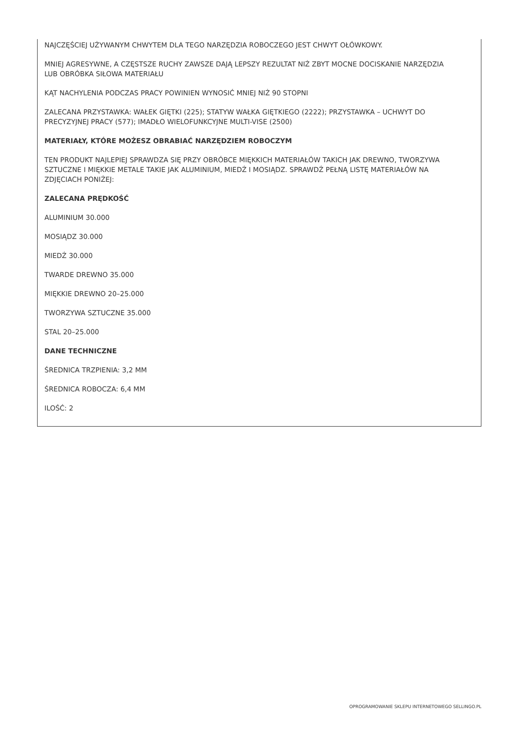NAJCZĘŚCIEJ UŻYWANYM CHWYTEM DLA TEGO NARZĘDZIA ROBOCZEGO JEST CHWYT OŁÓWKOWY.
MNIEJ AGRESYWNE, A CZĘSTSZE RUCHY ZAWSZE DAJĄ LEPSZY REZULTAT NIŻ ZBYT MOCNE DOCISKANIE NARZĘDZIA LUB OBRÓBKA SIŁOWA MATERIAŁU
KĄT NACHYLENIA PODCZAS PRACY POWINIEN WYNOSIĆ MNIEJ NIŻ 90 STOPNI
ZALECANA PRZYSTAWKA: WAŁEK GIĘTKI (225); STATYW WAŁKA GIĘTKIEGO (2222); PRZYSTAWKA – UCHWYT DO PRECYZYJNEJ PRACY (577); IMADŁO WIELOFUNKCYJNE MULTI-VISE (2500)
MATERIAŁY, KTÓRE MOŻESZ OBRABIAĆ NARZĘDZIEM ROBOCZYM
TEN PRODUKT NAJLEPIEJ SPRAWDZA SIĘ PRZY OBRÓBCE MIĘKKICH MATERIAŁÓW TAKICH JAK DREWNO, TWORZYWA SZTUCZNE I MIĘKKIE METALE TAKIE JAK ALUMINIUM, MIEDŹ I MOSIĄDZ. SPRAWDŹ PEŁNĄ LISTĘ MATERIAŁÓW NA ZDJĘCIACH PONIŻEJ:
ZALECANA PRĘDKOŚĆ
ALUMINIUM 30.000
MOSIĄDZ 30.000
MIEDŹ 30.000
TWARDE DREWNO 35.000
MIĘKKIE DREWNO 20–25.000
TWORZYWA SZTUCZNE 35.000
STAL 20–25.000
DANE TECHNICZNE
ŚREDNICA TRZPIENIA: 3,2 MM
ŚREDNICA ROBOCZA: 6,4 MM
ILOŚĆ: 2
OPROGRAMOWANIE SKLEPU INTERNETOWEGO SELLINGO.PL